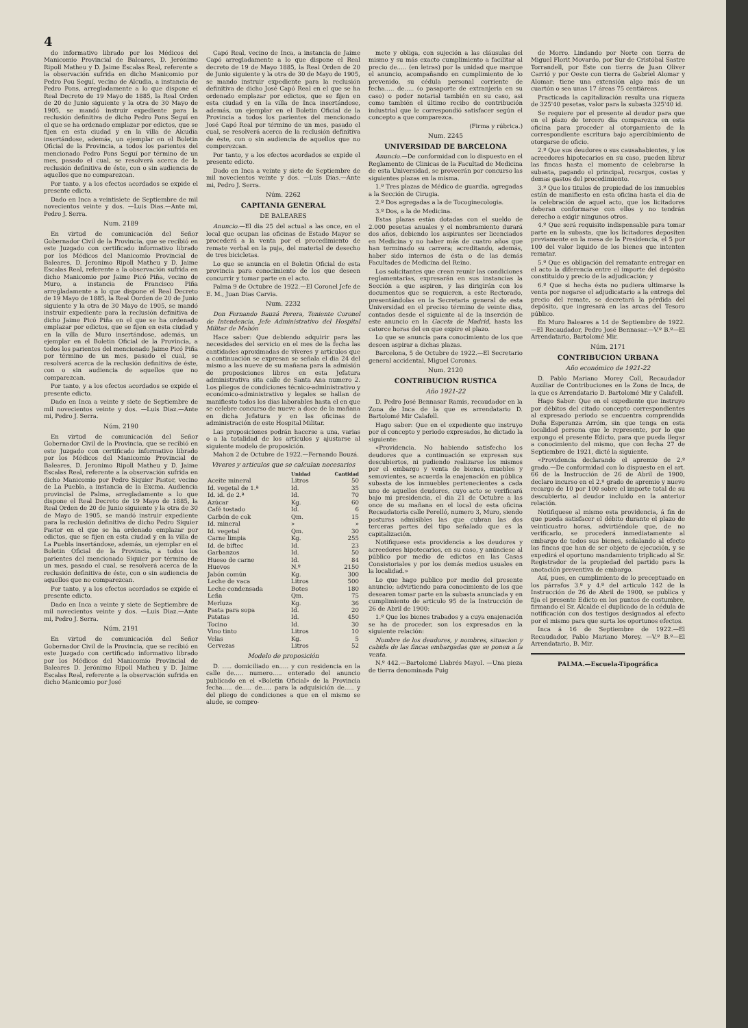4
do informativo librado por los Médicos del Manicomio Provincial de Baleares, D. Jerónimo Ripoll Matheu y D. Jaime Escalas Real, referente a la observación sufrida en dicho Manicomio por Pedro Pou Seguí, vecino de Alcudia, a instancia de Pedro Pons, arregladamente a lo que dispone el Real Decreto de 19 Mayo de 1885, la Real Orden de 20 de Junio siguiente y la otra de 30 Mayo de 1905, se mandó instruir expediente para la reclusión definitiva de dicho Pedro Pons Seguí en el que se ha ordenado emplazar por edictos, que se fijen en esta ciudad y en la villa de Alcudia insertándose, además, un ejemplar en el Boletin Oficial de la Provincia, a todos los parientes del mencionado Pedro Pons Seguí por término de un mes, pasado el cual, se resolverá acerca de la reclusión definitiva de éste, con o sin audiencia de aquellos que no comparezcan.
Por tanto, y a los efectos acordados se expide el presente edicto.
Dado en Inca a veintisiete de Septiembre de mil novecientos veinte y dos. —Luis Dias.—Ante mi, Pedro J. Serra.
Num. 2189
En virtud de comunicación del Señor Gobernador Civil de la Provincia, que se recibió en este Juzgado con certificado informativo librado por los Médicos del Manicomio Provincial de Baleares, D. Jeronimo Ripoll Matheu y D. Jaime Escalas Real, referente a la observación sufrida en dicho Manicomio por Jaime Picó Piña, vecino de Muro, a instancia de Francisco Piña arregladamente a lo que dispone el Real Decreto de 19 Mayo de 1885, la Real Oorden de 20 de Junio siguiente y la otra de 30 Mayo de 1905, se mandó instruir expediente para la reclusión definitiva de dicho Jaime Picó Piña en el que se ha ordenado emplazar por edictos, que se fijen en esta ciudad y en la villa de Muro insertándose, además, un ejemplar en el Boletin Oficial de la Provincia, a todos los parientes del mencionado Jaime Picó Piña por término de un mes, pasado el cual, se resolverá acerca de la reclusión definitiva de éste, con o sin audiencia de aquellos que no comparezcan.
Por tanto, y a los efectos acordados se expide el presente edicto.
Dado en Inca a veinte y siete de Septiembre de mil novecientos veinte y dos. —Luis Diaz.—Ante mi, Pedro J. Serra.
Núm. 2190
En virtud de comunicación del Señor Gobernador Civil de la Provincia, que se recibió en este Juzgado con certificado informativo librado por los Médicos del Manicomio Provincial de Baleares, D. Jeronimo Ripoll Matheu y D. Jaime Escalas Real, referente a la observación sufrida en dicho Manicomio por Pedro Siquier Pastor, vecino de La Puebla, a instancia de la Excma. Audiencia provincial de Palma, arregladamente a lo que dispone el Real Decreto de 19 Mayo de 1885, la Real Orden de 20 de Junio siguiente y la otra de 30 de Mayo de 1905, se mandó instruir expediente para la reclusión definitiva de dicho Pedro Siquier Pastor en el que se ha ordenado emplazar por edictos, que se fijen en esta ciudad y en la villa de La Puebla insertándose, además, un ejemplar en el Boletin Oficial de la Provincia, a todos los parientes del mencionado Siquier por término de un mes, pasado el cual, se resolverá acerca de la reclusión definitiva de éste, con o sin audiencia de aquellos que no comparezcan.
Por tanto, y a los efectos acordados se expide el presente edicto.
Dado en Inca a veinte y siete de Septiembre de mil novecientos veinte y dos. —Luis Diaz.—Ante mi, Pedro J. Serra.
Núm. 2191
En virtud de comunicación del Señor Gobernador Civil de la Provincia, que se recibió en este Juzgado con certificado informativo librado por los Médicos del Manicomio Provincial de Baleares D. Jerónimo Ripoll Matheu y D. Jaime Escalas Real, referente a la observación sufrida en dicho Manicomio por José
Capó Real, vecino de Inca, a instancia de Jaime Capó arregladamente a lo que dispone el Real decreto de 19 de Mayo 1885, la Real Orden de 20 de Junio siguiente y la otra de 30 de Mayo de 1905, se mando instruir expediente para la reclusión definitiva de dicho José Capó Real en el que se ha ordenado emplazar por edictos, que se fijen en esta ciudad y en la villa de Inca insertándose, además, un ejemplar en el Boletin Oficial de la Provincia a todos los parientes del mencionado José Capó Real por término de un mes, pasado el cual, se resolverá acerca de la reclusión definitiva de éste, con o sin audiencia de aquellos que no comperezcan.
Por tanto, y a los efectos acordados se expide el presente edicto.
Dado en Inca a veinte y siete de Septiembre de mil novecientos veinte y dos. —Luis Dias.—Ante mi, Pedro J. Serra.
Núm. 2262
CAPITANIA GENERAL
DE BALEARES
Anuncio.—El dia 25 del actual a las once, en el local que ocupan las oficinas de Estado Mayor se procederá a la venta por el procedimiento de remate verbal en la puja, del material de desecho de tres bicicletas.
Lo que se anuncia en el Boletin Oficial de esta provincia para conocimiento de los que deseen concurrir y tomar parte en el acto.
Palma 9 de Octubre de 1922.—El Coronel Jefe de E. M., Juan Dias Carvia.
Num. 2232
Don Fernando Bauzá Perera, Teniente Coronel de Intendencia, Jefe Administrativo del Hospital Militar de Mahón
Hace saber: Que debiendo adquirir para las necesidades del servicio en el mes de la fecha las cantidades aproximadas de víveres y artículos que a continuación se expresan se señala el dia 24 del mismo a las nueve de su mañana para la admisión de proposiciones libres en esta Jefatura administrativa sita calle de Santa Ana numero 2. Los pliegos de condiciones técnico-administrativo y económico-administrativo y legales se hallan de manifiesto todos los dias laborables hasta el en que se celebre concurso de nueve a doce de la mañana en dicha Jefatura y en las oficinas de administración de este Hospital Militar.
Las proposiciones podrán hacerse a una, varias o a la totalidad de los artículos y ajustarse al siguiente modelo de proposición.
Mahon 2 de Octubre de 1922.—Fernando Bouzá.
Viveres y articulos que se calculan necesarios
| | Unidad | Cantidad |
| --- | --- | --- |
| Aceite mineral | Litros | 50 |
| Id. vegetal de 1.ª | Id. | 35 |
| Id. id. de 2.ª | Id. | 70 |
| Azúcar | Kg. | 60 |
| Café tostado | Id. | 6 |
| Carbón de cok | Qm. | 15 |
| Id. mineral | » | » |
| Id. vegetal | Qm. | 30 |
| Carne limpia | Kg. | 255 |
| Id. de biftec | Id. | 23 |
| Garbanzos | Id. | 50 |
| Hueso de carne | Id. | 84 |
| Huevos | N.º | 2150 |
| Jabón común | Kg. | 300 |
| Leche de vaca | Litros | 500 |
| Leche condensada | Botes | 180 |
| Leña | Qm. | 75 |
| Merluza | Kg. | 36 |
| Pasta para sopa | Id. | 20 |
| Patatas | Id. | 450 |
| Tocino | Id. | 30 |
| Vino tinto | Litros | 10 |
| Velas | Kg. | 5 |
| Cervezas | Litros | 52 |
Modelo de proposición
D. ..... domiciliado en..... y con residencia en la calle de..... numero..... enterado del anuncio publicado en el «Boletin Oficial» de la Provincia fecha..... de..... de..... para la adquisición de..... y del pliego de condiciones a que en el mismo se alude, se compro-
mete y obliga, con sujeción a las cláusulas del mismo y su más exacto cumplimiento a facilitar al precio de..... (en letras) por la unidad que marque el anuncio, acompañando en cumplimiento de lo prevenido, su cédula personal corriente de fecha..... de..... (o pasaporte de extranjeria en su caso) o poder notarial también en su caso, asi como también el último recibo de contribución industrial que le correspondió satisfacer según el concepto a que comparezca.
(Firma y rúbrica.)
Num. 2245
UNIVERSIDAD DE BARCELONA
Anuncio.—De conformidad con lo dispuesto en el Reglamento de Clinicas de la Facultad de Medicina de esta Universidad, se proveerán por concurso las siguientes plazas en la misma.
1.º Tres plazas de Médico de guardia, agregadas a la Sección de Cirugia.
2.º Dos agregadas a la de Tocoginecologia.
3.º Dos, a la de Medicina.
Estas plazas están dotadas con el sueldo de 2.000 pesetas anuales y el nombramiento durará dos años, debiendo los aspirantes ser licenciados en Medicina y no haber más de cuatro años que han terminado su carrera; acreditando, además, haber sido internos de ésta o de las demás Facultades de Medicina del Reino.
Los solicitantes que crean reunir las condiciones reglamentarias, expresarán en sus instancias la Sección a que aspiren, y las dirigirán con los documentos que se requieren, a este Rectorado, presentándolas en la Secretaria general de esta Universidad en el preciso término de veinte dias, contados desde el siguiente al de la inserción de este anuncio en la Gaceta de Madrid, hasta las catorce horas del en que expire el plazo.
Lo que se anuncia para conocimiento de los que deseen aspirar a dichas plazas.
Barcelona, 5 de Octubre de 1922.—El Secretario general accidental, Miguel Coronas.
Num. 2120
CONTRIBUCION RUSTICA
Año 1921-22
D. Pedro José Bennasar Ramis, recaudador en la Zona de Inca de la que es arrendatario D. Bartolomé Mir Calafell.
Hago saber: Que en el expediente que instruyo por el concepto y periodo expresados, he dictado la siguiente:
«Providencia. No habiendo satisfecho los deudores que a continuación se expresan sus descubiertos, ni pudiendo realizarse los mismos por el embargo y venta de bienes, muebles y semovientes, se acuerda la enajenación en pública subasta de los inmuebles pertenecientes a cada uno de aquellos deudores, cuyo acto se verificará bajo mi presidencia, el dia 21 de Octubre a las once de su mañana en el local de esta oficina Recaudatoria calle Perelló, numero 3, Muro, siendo posturas admisibles las que cubran las dos terceras partes del tipo señalado que es la capitalización.
Notifiquese esta providencia a los deudores y acreedores hipotecarios, en su caso, y anúnciese al público por medio de edictos en las Casas Consistoriales y por los demás medios usuales en la localidad.»
Lo que hago publico por medio del presente anuncio; advirtiendo para conocimiento de los que desearen tomar parte en la subasta anunciada y en cumplimiento de articulo 95 de la Instrucción de 26 de Abril de 1900:
1.º Que los bienes trabados y a cuya enajenación se ha de proceder, son los expresados en la siguiente relación:
Nombre de los deudores, y nombres, situacion y cabida de las fincas embargadas que se ponen a la venta.
N.º 442.—Bartolomé Llabrés Mayol. —Una pieza de tierra denominada Puig
de Morro. Lindando por Norte con tierra de Miguel Florit Movardo, por Sur de Cristóbal Sastre Torrandell, por Este con tierra de Juan Oliver Carrió y por Oeste con tierra de Gabriel Alomar y Alomar; tiene una extensión algo más de un cuartón o sea unas 17 áreas 75 centiáreas.
Practicada la capitalización resulta una riqueza de 325'40 pesetas, valor para la subasta 325'40 id.
Se requiere por el presente al deudor para que en el plazo de tercero dia comparezca en esta oficina para proceder al otorgamiento de la correspondiente escritura bajo apercibimiento de otorgarse de oficio.
2.º Que sus deudores o sus causahabientes, y los acreedores hipotecarios en su caso, pueden librar las fincas hasta el momento de celebrarse la subasta, pagando el principal, recargos, costas y demas gastos del procedimiento.
3.º Que los titulos de propiedad de los inmuebles están de manifiesto en esta oficina hasta el dia de la celebración de aquel acto, que los licitadores deberan conformarse con ellos y no tendrán derecho a exigir ningunos otros.
4.º Que será requisito indispensable para tomar parte en la subasta, que los licitadores depositen previamente en la mesa de la Presidencia, el 5 por 100 del valor liquido de los bienes que intenten rematar.
5.º Que es obligación del rematante entregar en el acto la diferencia entre el importe del depósito constituido y precio de la adjudicación; y
6.º Que si hecha ésta no pudiera ultimarse la venta por negarse el adjudicatario a la entrega del precio del remate, se decretará la pérdida del depósito, que ingresará en las arcas del Tesoro público.
En Muro Baleares a 14 de Septiembre de 1922.—El Recaudador, Pedro José Bennasar.—V.º B.º—El Arrendatario, Bartolomé Mir.
Núm. 2171
CONTRIBUCION URBANA
Año económico de 1921-22
D. Pablo Mariano Morey Coll, Recaudador Auxiliar de Contribuciones en la Zona de Inca, de la que es Arrendatario D. Bartolomé Mir y Calafell.
Hago Saber: Que en el expediente que instruyo por débitos del citado concepto correspondientes al expresado periodo se encuentra comprendida Doña Esperanza Arróm, sin que tenga en esta localidad persona que le represente, por lo que expongo el presente Edicto, para que pueda llegar a conocimiento del mismo, que con fecha 27 de Septiembre de 1921, dicté la siguiente.
«Providencia declarando el apremio de 2.º grado.—De conformidad con lo dispuesto en el art. 66 de la Instrucción de 26 de Abril de 1900, declaro incurso en el 2.º grado de apremio y nuevo recargo de 10 por 100 sobre el importe total de su descubierto, al deudor incluido en la anterior relación.
Notifiquese al mismo esta providencia, á fin de que pueda satisfacer el débito durante el plazo de veinticuatro horas, advirtiéndole que, de no verificarlo, se procederá inmediatamente al embargo de todos sus bienes, señalando al efecto las fincas que han de ser objeto de ejecución, y se expedirá el oportuno mandamiento triplicado al Sr. Registrador de la propiedad del partido para la anotación preventiva de embargo.
Así, pues, en cumplimiento de lo preceptuado en los párrafos 3.º y 4.º del articulo 142 de la Instrucción de 26 de Abril de 1900, se publica y fija el presente Edicto en los puntos de costumbre, firmando el Sr. Alcalde el duplicado de la cédula de notificación con dos testigos designados al efecto por el mismo para que surta los oportunos efectos.
Inca á 16 de Septiembre de 1922.—El Recaudador, Pablo Mariano Morey. —V.º B.º—El Arrendatario, B. Mir.
PALMA.—Escuela-Tipográfica